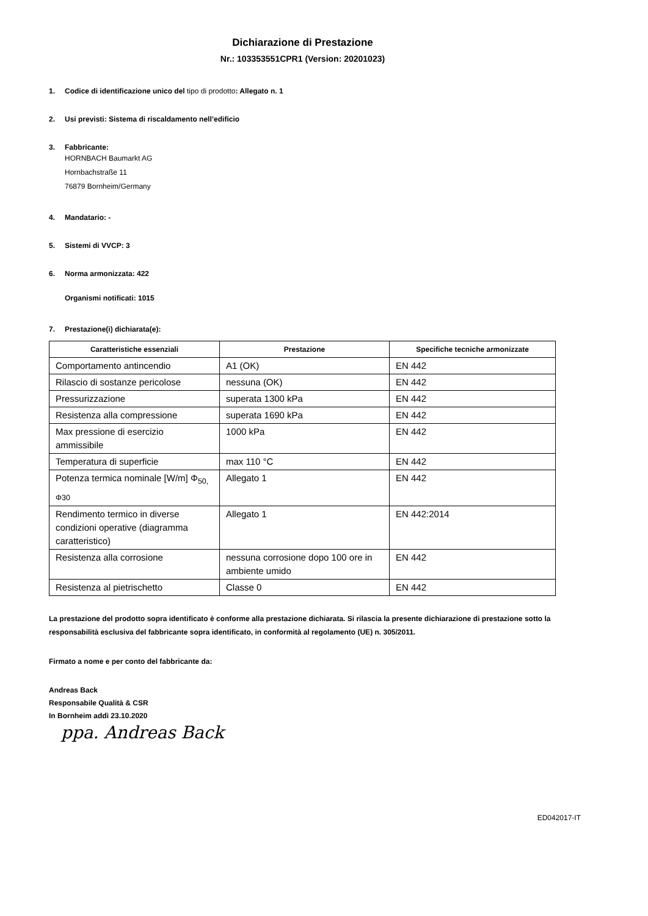Dichiarazione di Prestazione
Nr.: 103353551CPR1 (Version: 20201023)
1. Codice di identificazione unico del tipo di prodotto: Allegato n. 1
2. Usi previsti: Sistema di riscaldamento nell’edificio
3. Fabbricante:
HORNBACH Baumarkt AG
Hornbachstraße 11
76879 Bornheim/Germany
4. Mandatario: -
5. Sistemi di VVCP: 3
6. Norma armonizzata: 422
Organismi notificati: 1015
7. Prestazione(i) dichiarata(e):
| Caratteristiche essenziali | Prestazione | Specifiche tecniche armonizzate |
| --- | --- | --- |
| Comportamento antincendio | A1 (OK) | EN 442 |
| Rilascio di sostanze pericolose | nessuna (OK) | EN 442 |
| Pressurizzazione | superata 1300 kPa | EN 442 |
| Resistenza alla compressione | superata 1690 kPa | EN 442 |
| Max pressione di esercizio ammissibile | 1000 kPa | EN 442 |
| Temperatura di superficie | max 110 °C | EN 442 |
| Potenza termica nominale [W/m] Φ<sub>50, Φ30</sub> | Allegato 1 | EN 442 |
| Rendimento termico in diverse condizioni operative (diagramma caratteristico) | Allegato 1 | EN 442:2014 |
| Resistenza alla corrosione | nessuna corrosione dopo 100 ore in ambiente umido | EN 442 |
| Resistenza al pietrischetto | Classe 0 | EN 442 |
La prestazione del prodotto sopra identificato è conforme alla prestazione dichiarata. Si rilascia la presente dichiarazione di prestazione sotto la responsabilità esclusiva del fabbricante sopra identificato, in conformità al regolamento (UE) n. 305/2011.
Firmato a nome e per conto del fabbricante da:
Andreas Back
Responsabile Qualità & CSR
In Bornheim addì 23.10.2020
ppa. Andreas Back
ED042017-IT